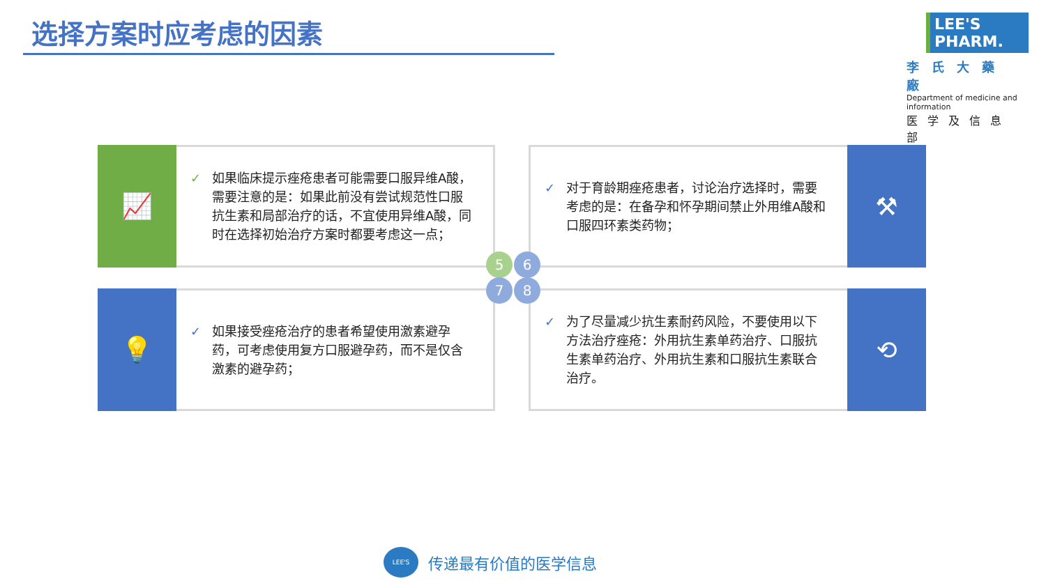选择方案时应考虑的因素
LEE'S PHARM.
李氏大藥廠
Department of medicine and information
医学及信息部
📈
✓ 如果临床提示痤疮患者可能需要口服异维A酸，需要注意的是：如果此前没有尝试规范性口服抗生素和局部治疗的话，不宜使用异维A酸，同时在选择初始治疗方案时都要考虑这一点；
✓ 对于育龄期痤疮患者，讨论治疗选择时，需要考虑的是：在备孕和怀孕期间禁止外用维A酸和口服四环素类药物；
⚒
💡
✓ 如果接受痤疮治疗的患者希望使用激素避孕药，可考虑使用复方口服避孕药，而不是仅含激素的避孕药；
✓ 为了尽量减少抗生素耐药风险，不要使用以下方法治疗痤疮：外用抗生素单药治疗、口服抗生素单药治疗、外用抗生素和口服抗生素联合治疗。
⟲
5 6
7 8
LEE'S
传递最有价值的医学信息